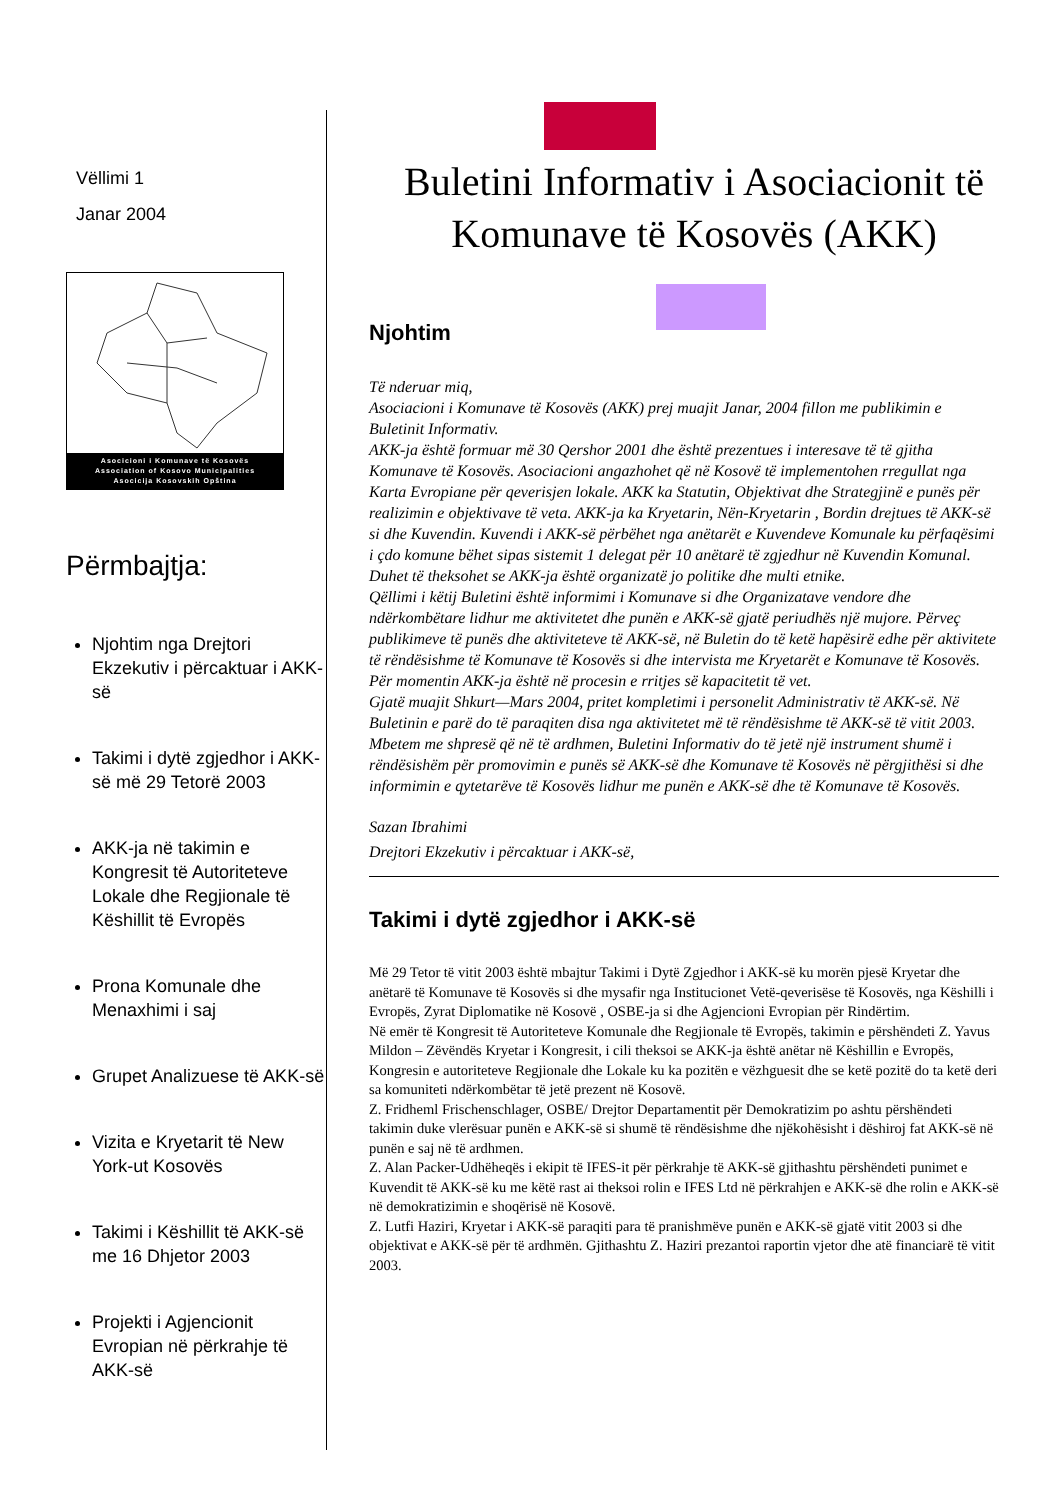Vëllimi 1
Janar 2004
Asocicioni i Komunave të Kosovës
Association of Kosovo Municipalities
Asocicija Kosovskih Opština
Përmbajtja:
Njohtim nga Drejtori Ekzekutiv i përcaktuar i AKK-së
Takimi i dytë zgjedhor i AKK-së më 29 Tetorë 2003
AKK-ja në takimin e Kongresit të Autoriteteve Lokale dhe Regjionale të Këshillit të Evropës
Prona Komunale dhe Menaxhimi i saj
Grupet Analizuese të AKK-së
Vizita e Kryetarit të New York-ut Kosovës
Takimi i Këshillit të AKK-së me 16 Dhjetor 2003
Projekti i Agjencionit Evropian në përkrahje të AKK-së
Buletini Informativ i Asociacionit të Komunave të Kosovës (AKK)
Njohtim
Të nderuar miq,
Asociacioni i Komunave të Kosovës (AKK) prej muajit Janar, 2004 fillon me publikimin e Buletinit Informativ.
AKK-ja është formuar më 30 Qershor 2001 dhe është prezentues i interesave të të gjitha Komunave të Kosovës. Asociacioni angazhohet që në Kosovë të implementohen rregullat nga Karta Evropiane për qeverisjen lokale. AKK ka Statutin, Objektivat dhe Strategjinë e punës për realizimin e objektivave të veta. AKK-ja ka Kryetarin, Nën-Kryetarin , Bordin drejtues të AKK-së si dhe Kuvendin. Kuvendi i AKK-së përbëhet nga anëtarët e Kuvendeve Komunale ku përfaqësimi i çdo komune bëhet sipas sistemit 1 delegat për 10 anëtarë të zgjedhur në Kuvendin Komunal. Duhet të theksohet se AKK-ja është organizatë jo politike dhe multi etnike.
Qëllimi i këtij Buletini është informimi i Komunave si dhe Organizatave vendore dhe ndërkombëtare lidhur me aktivitetet dhe punën e AKK-së gjatë periudhës një mujore. Përveç publikimeve të punës dhe aktiviteteve të AKK-së, në Buletin do të ketë hapësirë edhe për aktivitete të rëndësishme të Komunave të Kosovës si dhe intervista me Kryetarët e Komunave të Kosovës.
Për momentin AKK-ja është në procesin e rritjes së kapacitetit të vet.
Gjatë muajit Shkurt—Mars 2004, pritet kompletimi i personelit Administrativ të AKK-së. Në Buletinin e parë do të paraqiten disa nga aktivitetet më të rëndësishme të AKK-së të vitit 2003.
Mbetem me shpresë që në të ardhmen, Buletini Informativ do të jetë një instrument shumë i rëndësishëm për promovimin e punës së AKK-së dhe Komunave të Kosovës në përgjithësi si dhe informimin e qytetarëve të Kosovës lidhur me punën e AKK-së dhe të Komunave të Kosovës.
Sazan Ibrahimi
Drejtori Ekzekutiv i përcaktuar i AKK-së,
Takimi i dytë zgjedhor i AKK-së
Më 29 Tetor të vitit 2003 është mbajtur Takimi i Dytë Zgjedhor i AKK-së ku morën pjesë Kryetar dhe anëtarë të Komunave të Kosovës si dhe mysafir nga Institucionet Vetë-qeverisëse të Kosovës, nga Këshilli i Evropës, Zyrat Diplomatike në Kosovë , OSBE-ja si dhe Agjencioni Evropian për Rindërtim.
Në emër të Kongresit të Autoriteteve Komunale dhe Regjionale të Evropës, takimin e përshëndeti Z. Yavus Mildon – Zëvëndës Kryetar i Kongresit, i cili theksoi se AKK-ja është anëtar në Këshillin e Evropës, Kongresin e autoriteteve Regjionale dhe Lokale ku ka pozitën e vëzhguesit dhe se ketë pozitë do ta ketë deri sa komuniteti ndërkombëtar të jetë prezent në Kosovë.
Z. Fridheml Frischenschlager, OSBE/ Drejtor Departamentit për Demokratizim po ashtu përshëndeti takimin duke vlerësuar punën e AKK-së si shumë të rëndësishme dhe njëkohësisht i dëshiroj fat AKK-së në punën e saj në të ardhmen.
Z. Alan Packer-Udhëheqës i ekipit të IFES-it për përkrahje të AKK-së gjithashtu përshëndeti punimet e Kuvendit të AKK-së ku me këtë rast ai theksoi rolin e IFES Ltd në përkrahjen e AKK-së dhe rolin e AKK-së në demokratizimin e shoqërisë në Kosovë.
Z. Lutfi Haziri, Kryetar i AKK-së paraqiti para të pranishmëve punën e AKK-së gjatë vitit 2003 si dhe objektivat e AKK-së për të ardhmën. Gjithashtu Z. Haziri prezantoi raportin vjetor dhe atë financiarë të vitit 2003.